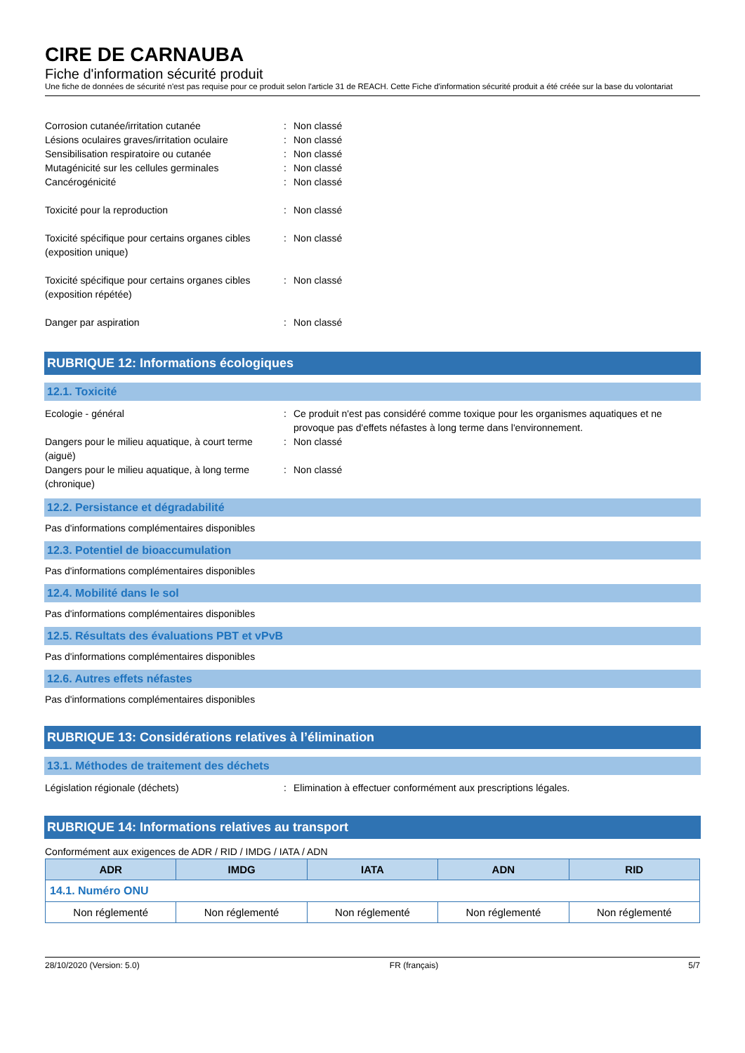CIRE DE CARNAUBA
Fiche d'information sécurité produit
Une fiche de données de sécurité n'est pas requise pour ce produit selon l'article 31 de REACH. Cette Fiche d'information sécurité produit a été créée sur la base du volontariat
Corrosion cutanée/irritation cutanée : Non classé
Lésions oculaires graves/irritation oculaire
: Non classé
Sensibilisation respiratoire ou cutanée : Non classé
Mutagénicité sur les cellules germinales : Non classé
Cancérogénicité : Non classé
Toxicité pour la reproduction : Non classé
Toxicité spécifique pour certains organes cibles (exposition unique)
: Non classé
Toxicité spécifique pour certains organes cibles (exposition répétée)
: Non classé
Danger par aspiration : Non classé
RUBRIQUE 12: Informations écologiques
12.1. Toxicité
Ecologie - général : Ce produit n'est pas considéré comme toxique pour les organismes aquatiques et ne provoque pas d'effets néfastes à long terme dans l'environnement.
Dangers pour le milieu aquatique, à court terme (aiguë)
: Non classé
Dangers pour le milieu aquatique, à long terme (chronique)
: Non classé
12.2. Persistance et dégradabilité
Pas d'informations complémentaires disponibles
12.3. Potentiel de bioaccumulation
Pas d'informations complémentaires disponibles
12.4. Mobilité dans le sol
Pas d'informations complémentaires disponibles
12.5. Résultats des évaluations PBT et vPvB
Pas d'informations complémentaires disponibles
12.6. Autres effets néfastes
Pas d'informations complémentaires disponibles
RUBRIQUE 13: Considérations relatives à l’élimination
13.1. Méthodes de traitement des déchets
Législation régionale (déchets) : Elimination à effectuer conformément aux prescriptions légales.
RUBRIQUE 14: Informations relatives au transport
Conformément aux exigences de ADR / RID / IMDG / IATA / ADN
| ADR | IMDG | IATA | ADN | RID |
| --- | --- | --- | --- | --- |
| 14.1. Numéro ONU | | | | |
| Non réglementé | Non réglementé | Non réglementé | Non réglementé | Non réglementé |
28/10/2020 (Version: 5.0) FR (français) 5/7